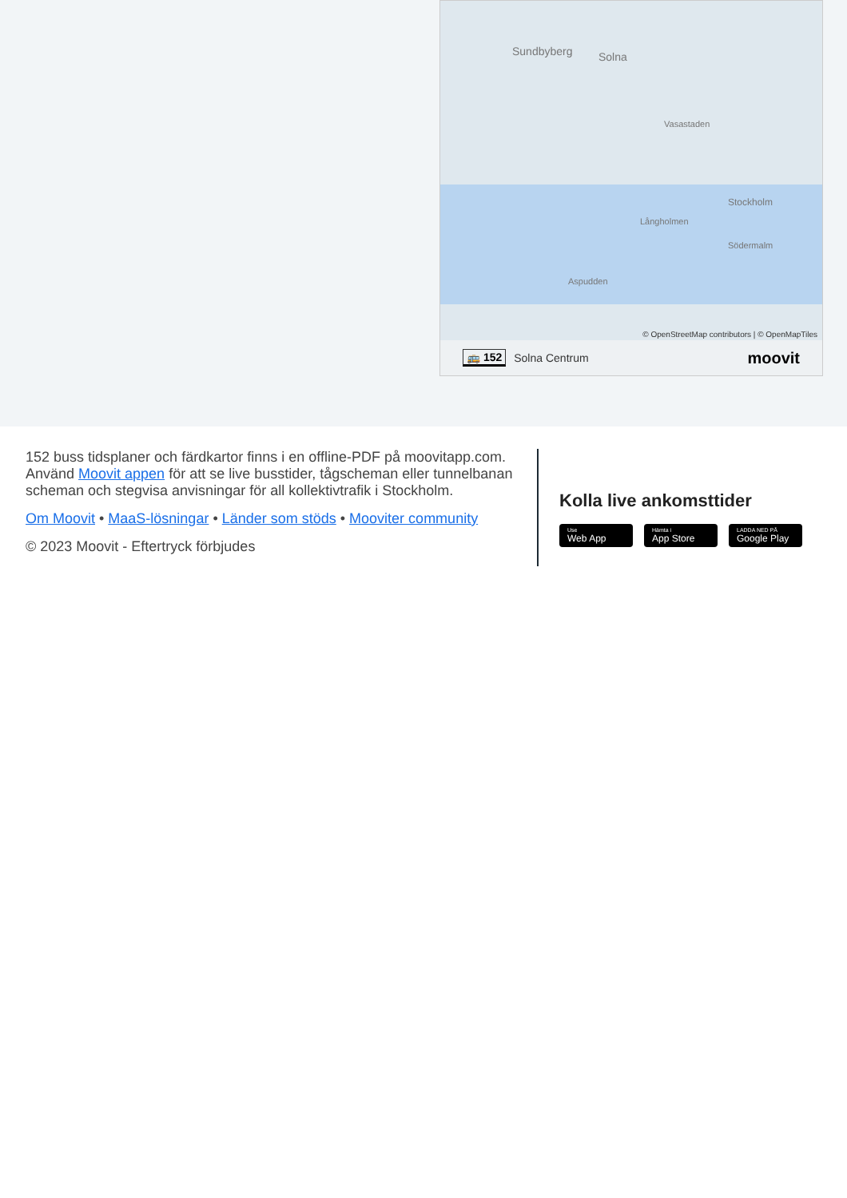Sundbyberg Solna
Vasastaden
Stockholm
Långholmen
Södermalm
Aspudden
© OpenStreetMap contributors | © OpenMapTiles
🚌 152 Solna Centrum moovit
152 buss tidsplaner och färdkartor finns i en offline-PDF på moovitapp.com. Använd Moovit appen för att se live busstider, tågscheman eller tunnelbanan scheman och stegvisa anvisningar för all kollektivtrafik i Stockholm.
Om Moovit • MaaS-lösningar • Länder som stöds • Mooviter community
© 2023 Moovit - Eftertryck förbjudes
Kolla live ankomsttider
Use
Web App
Hämta i
App Store
LADDA NED PÅ
Google Play